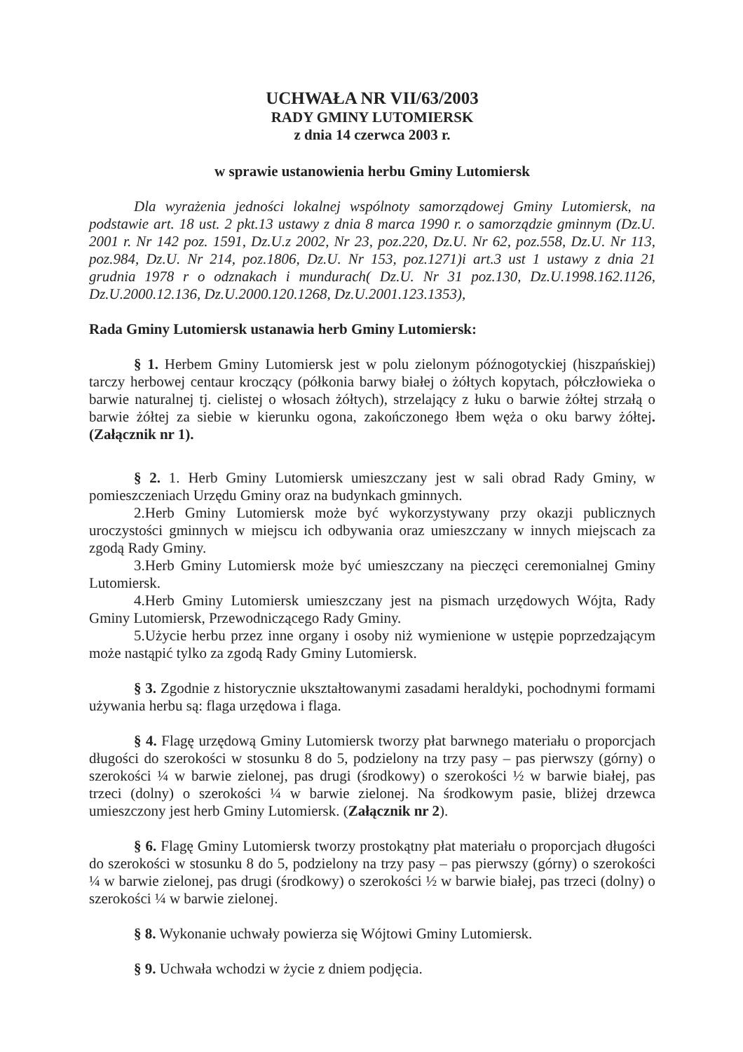UCHWAŁA NR VII/63/2003
RADY GMINY LUTOMIERSK
z dnia 14 czerwca 2003 r.
w sprawie ustanowienia herbu Gminy Lutomiersk
Dla wyrażenia jedności lokalnej wspólnoty samorządowej Gminy Lutomiersk, na podstawie art. 18 ust. 2 pkt.13 ustawy z dnia 8 marca 1990 r. o samorządzie gminnym (Dz.U. 2001 r. Nr 142 poz. 1591, Dz.U.z 2002, Nr 23, poz.220, Dz.U. Nr 62, poz.558, Dz.U. Nr 113, poz.984, Dz.U. Nr 214, poz.1806, Dz.U. Nr 153, poz.1271)i art.3 ust 1 ustawy z dnia 21 grudnia 1978 r o odznakach i mundurach( Dz.U. Nr 31 poz.130, Dz.U.1998.162.1126, Dz.U.2000.12.136, Dz.U.2000.120.1268, Dz.U.2001.123.1353),
Rada Gminy Lutomiersk ustanawia herb Gminy Lutomiersk:
§ 1. Herbem Gminy Lutomiersk jest w polu zielonym późnogotyckiej (hiszpańskiej) tarczy herbowej centaur kroczący (półkonia barwy białej o żółtych kopytach, półczłowieka o barwie naturalnej tj. cielistej o włosach żółtych), strzelający z łuku o barwie żółtej strzałą o barwie żółtej za siebie w kierunku ogona, zakończonego łbem węża o oku barwy żółtej. (Załącznik nr 1).
§ 2. 1. Herb Gminy Lutomiersk umieszczany jest w sali obrad Rady Gminy, w pomieszczeniach Urzędu Gminy oraz na budynkach gminnych.
2.Herb Gminy Lutomiersk może być wykorzystywany przy okazji publicznych uroczystości gminnych w miejscu ich odbywania oraz umieszczany w innych miejscach za zgodą Rady Gminy.
3.Herb Gminy Lutomiersk może być umieszczany na pieczęci ceremonialnej Gminy Lutomiersk.
4.Herb Gminy Lutomiersk umieszczany jest na pismach urzędowych Wójta, Rady Gminy Lutomiersk, Przewodniczącego Rady Gminy.
5.Użycie herbu przez inne organy i osoby niż wymienione w ustępie poprzedzającym może nastąpić tylko za zgodą Rady Gminy Lutomiersk.
§ 3. Zgodnie z historycznie ukształtowanymi zasadami heraldyki, pochodnymi formami używania herbu są: flaga urzędowa i flaga.
§ 4. Flagę urzędową Gminy Lutomiersk tworzy płat barwnego materiału o proporcjach długości do szerokości w stosunku 8 do 5, podzielony na trzy pasy – pas pierwszy (górny) o szerokości ¼ w barwie zielonej, pas drugi (środkowy) o szerokości ½ w barwie białej, pas trzeci (dolny) o szerokości ¼ w barwie zielonej. Na środkowym pasie, bliżej drzewca umieszczony jest herb Gminy Lutomiersk. (Załącznik nr 2).
§ 6. Flagę Gminy Lutomiersk tworzy prostokątny płat materiału o proporcjach długości do szerokości w stosunku 8 do 5, podzielony na trzy pasy – pas pierwszy (górny) o szerokości ¼ w barwie zielonej, pas drugi (środkowy) o szerokości ½ w barwie białej, pas trzeci (dolny) o szerokości ¼ w barwie zielonej.
§ 8. Wykonanie uchwały powierza się Wójtowi Gminy Lutomiersk.
§ 9. Uchwała wchodzi w życie z dniem podjęcia.